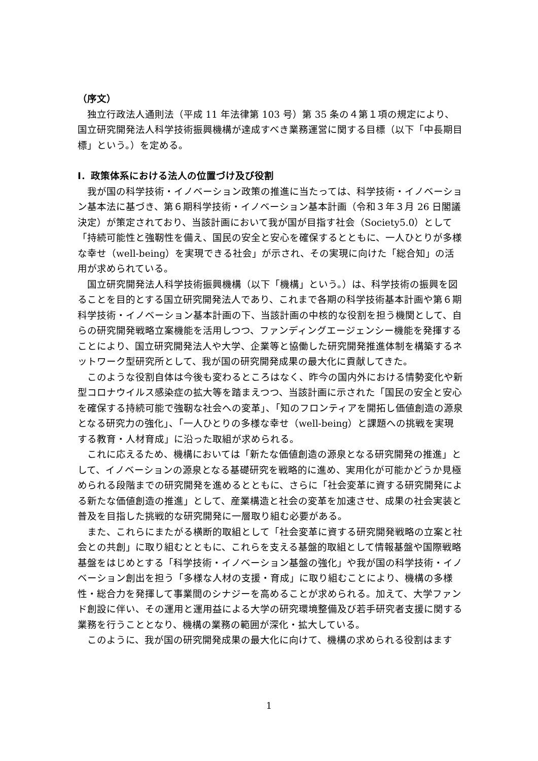（序文）
独立行政法人通則法（平成 11 年法律第 103 号）第 35 条の４第１項の規定により、国立研究開発法人科学技術振興機構が達成すべき業務運営に関する目標（以下「中長期目標」という。）を定める。
Ⅰ．政策体系における法人の位置づけ及び役割
我が国の科学技術・イノベーション政策の推進に当たっては、科学技術・イノベーション基本法に基づき、第６期科学技術・イノベーション基本計画（令和３年３月 26 日閣議決定）が策定されており、当該計画において我が国が目指す社会（Society5.0）として「持続可能性と強靭性を備え、国民の安全と安心を確保するとともに、一人ひとりが多様な幸せ（well-being）を実現できる社会」が示され、その実現に向けた「総合知」の活用が求められている。
国立研究開発法人科学技術振興機構（以下「機構」という。）は、科学技術の振興を図ることを目的とする国立研究開発法人であり、これまで各期の科学技術基本計画や第６期科学技術・イノベーション基本計画の下、当該計画の中核的な役割を担う機関として、自らの研究開発戦略立案機能を活用しつつ、ファンディングエージェンシー機能を発揮することにより、国立研究開発法人や大学、企業等と協働した研究開発推進体制を構築するネットワーク型研究所として、我が国の研究開発成果の最大化に貢献してきた。
このような役割自体は今後も変わるところはなく、昨今の国内外における情勢変化や新型コロナウイルス感染症の拡大等を踏まえつつ、当該計画に示された「国民の安全と安心を確保する持続可能で強靭な社会への変革」、「知のフロンティアを開拓し価値創造の源泉となる研究力の強化」、「一人ひとりの多様な幸せ（well-being）と課題への挑戦を実現する教育・人材育成」に沿った取組が求められる。
これに応えるため、機構においては「新たな価値創造の源泉となる研究開発の推進」として、イノベーションの源泉となる基礎研究を戦略的に進め、実用化が可能かどうか見極められる段階までの研究開発を進めるとともに、さらに「社会変革に資する研究開発による新たな価値創造の推進」として、産業構造と社会の変革を加速させ、成果の社会実装と普及を目指した挑戦的な研究開発に一層取り組む必要がある。
また、これらにまたがる横断的取組として「社会変革に資する研究開発戦略の立案と社会との共創」に取り組むとともに、これらを支える基盤的取組として情報基盤や国際戦略基盤をはじめとする「科学技術・イノベーション基盤の強化」や我が国の科学技術・イノベーション創出を担う「多様な人材の支援・育成」に取り組むことにより、機構の多様性・総合力を発揮して事業間のシナジーを高めることが求められる。加えて、大学ファンド創設に伴い、その運用と運用益による大学の研究環境整備及び若手研究者支援に関する業務を行うこととなり、機構の業務の範囲が深化・拡大している。
このように、我が国の研究開発成果の最大化に向けて、機構の求められる役割はます
1